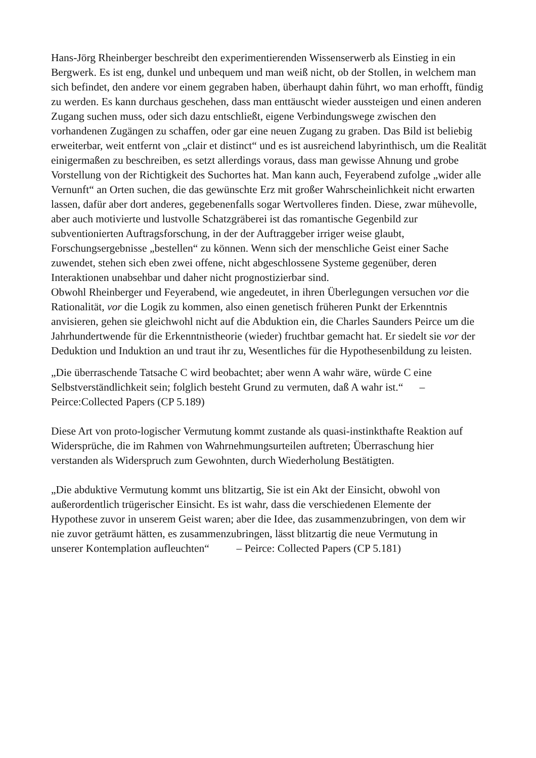Hans-Jörg Rheinberger beschreibt den experimentierenden Wissenserwerb als Einstieg in ein Bergwerk. Es ist eng, dunkel und unbequem und man weiß nicht, ob der Stollen, in welchem man sich befindet, den andere vor einem gegraben haben, überhaupt dahin führt, wo man erhofft, fündig zu werden. Es kann durchaus geschehen, dass man enttäuscht wieder aussteigen und einen anderen Zugang suchen muss, oder sich dazu entschließt, eigene Verbindungswege zwischen den vorhandenen Zugängen zu schaffen, oder gar eine neuen Zugang zu graben. Das Bild ist beliebig erweiterbar, weit entfernt von „clair et distinct“ und es ist ausreichend labyrinthisch, um die Realität einigermaßen zu beschreiben, es setzt allerdings voraus, dass man gewisse Ahnung und grobe Vorstellung von der Richtigkeit des Suchortes hat. Man kann auch, Feyerabend zufolge „wider alle Vernunft“ an Orten suchen, die das gewünschte Erz mit großer Wahrscheinlichkeit nicht erwarten lassen, dafür aber dort anderes, gegebenenfalls sogar Wertvolleres finden. Diese, zwar mühevolle, aber auch motivierte und lustvolle Schatzgräberei ist das romantische Gegenbild zur subventionierten Auftragsforschung, in der der Auftraggeber irriger weise glaubt, Forschungsergebnisse „bestellen“ zu können. Wenn sich der menschliche Geist einer Sache zuwendet, stehen sich eben zwei offene, nicht abgeschlossene Systeme gegenüber, deren Interaktionen unabsehbar und daher nicht prognostizierbar sind.
Obwohl Rheinberger und Feyerabend, wie angedeutet, in ihren Überlegungen versuchen vor die Rationalität, vor die Logik zu kommen, also einen genetisch früheren Punkt der Erkenntnis anvisieren, gehen sie gleichwohl nicht auf die Abduktion ein, die Charles Saunders Peirce um die Jahrhundertwende für die Erkenntnistheorie (wieder) fruchtbar gemacht hat. Er siedelt sie vor der Deduktion und Induktion an und traut ihr zu, Wesentliches für die Hypothesenbildung zu leisten.
„Die überraschende Tatsache C wird beobachtet; aber wenn A wahr wäre, würde C eine Selbstverständlichkeit sein; folglich besteht Grund zu vermuten, daß A wahr ist.“ – Peirce:Collected Papers (CP 5.189)
Diese Art von proto-logischer Vermutung kommt zustande als quasi-instinkthafte Reaktion auf Widersprüche, die im Rahmen von Wahrnehmungsurteilen auftreten; Überraschung hier verstanden als Widerspruch zum Gewohnten, durch Wiederholung Bestätigten.
„Die abduktive Vermutung kommt uns blitzartig, Sie ist ein Akt der Einsicht, obwohl von außerordentlich trügerischer Einsicht. Es ist wahr, dass die verschiedenen Elemente der Hypothese zuvor in unserem Geist waren; aber die Idee, das zusammenzubringen, von dem wir nie zuvor geträumt hätten, es zusammenzubringen, lässt blitzartig die neue Vermutung in unserer Kontemplation aufleuchten“ – Peirce: Collected Papers (CP 5.181)